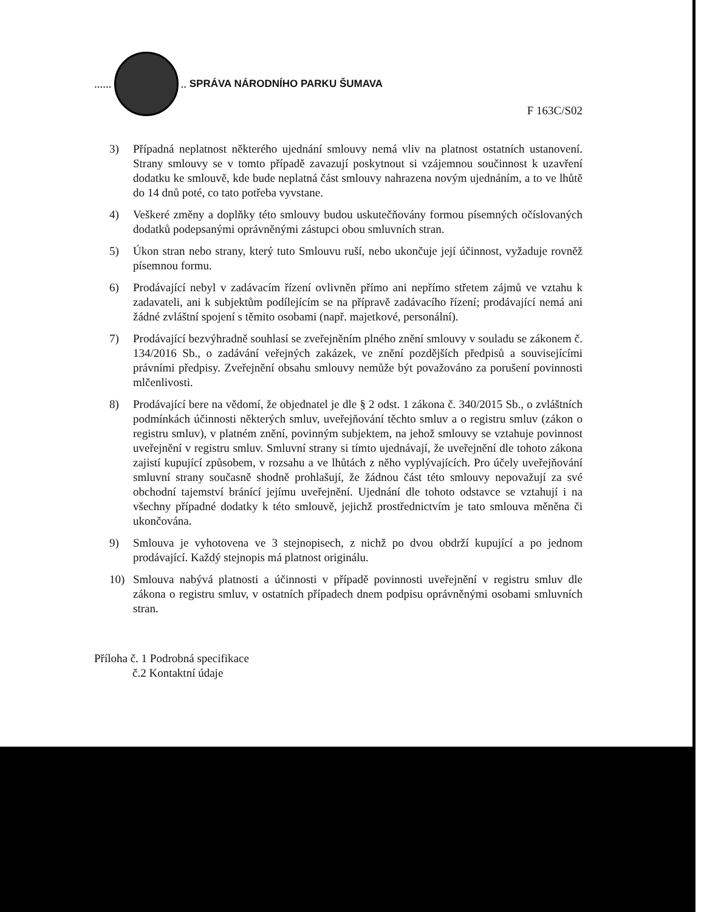...... .. SPRÁVA NÁRODNÍHO PARKU ŠUMAVA
F 163C/S02
3) Případná neplatnost některého ujednání smlouvy nemá vliv na platnost ostatních ustanovení. Strany smlouvy se v tomto případě zavazují poskytnout si vzájemnou součinnost k uzavření dodatku ke smlouvě, kde bude neplatná část smlouvy nahrazena novým ujednáním, a to ve lhůtě do 14 dnů poté, co tato potřeba vyvstane.
4) Veškeré změny a doplňky této smlouvy budou uskutečňovány formou písemných očíslovaných dodatků podepsanými oprávněnými zástupci obou smluvních stran.
5) Úkon stran nebo strany, který tuto Smlouvu ruší, nebo ukončuje její účinnost, vyžaduje rovněž písemnou formu.
6) Prodávající nebyl v zadávacím řízení ovlivněn přímo ani nepřímo střetem zájmů ve vztahu k zadavateli, ani k subjektům podílejícím se na přípravě zadávacího řízení; prodávající nemá ani žádné zvláštní spojení s těmito osobami (např. majetkové, personální).
7) Prodávající bezvýhradně souhlasí se zveřejněním plného znění smlouvy v souladu se zákonem č. 134/2016 Sb., o zadávání veřejných zakázek, ve znění pozdějších předpisů a souvisejícími právními předpisy. Zveřejnění obsahu smlouvy nemůže být považováno za porušení povinnosti mlčenlivosti.
8) Prodávající bere na vědomí, že objednatel je dle § 2 odst. 1 zákona č. 340/2015 Sb., o zvláštních podmínkách účinnosti některých smluv, uveřejňování těchto smluv a o registru smluv (zákon o registru smluv), v platném znění, povinným subjektem, na jehož smlouvy se vztahuje povinnost uveřejnění v registru smluv. Smluvní strany si tímto ujednávají, že uveřejnění dle tohoto zákona zajistí kupující způsobem, v rozsahu a ve lhůtách z něho vyplývajících. Pro účely uveřejňování smluvní strany současně shodně prohlašují, že žádnou část této smlouvy nepovažují za své obchodní tajemství bránící jejímu uveřejnění. Ujednání dle tohoto odstavce se vztahují i na všechny případné dodatky k této smlouvě, jejichž prostřednictvím je tato smlouva měněna či ukončována.
9) Smlouva je vyhotovena ve 3 stejnopisech, z nichž po dvou obdrží kupující a po jednom prodávající. Každý stejnopis má platnost originálu.
10) Smlouva nabývá platnosti a účinnosti v případě povinnosti uveřejnění v registru smluv dle zákona o registru smluv, v ostatních případech dnem podpisu oprávněnými osobami smluvních stran.
Příloha č. 1 Podrobná specifikace
č.2 Kontaktní údaje